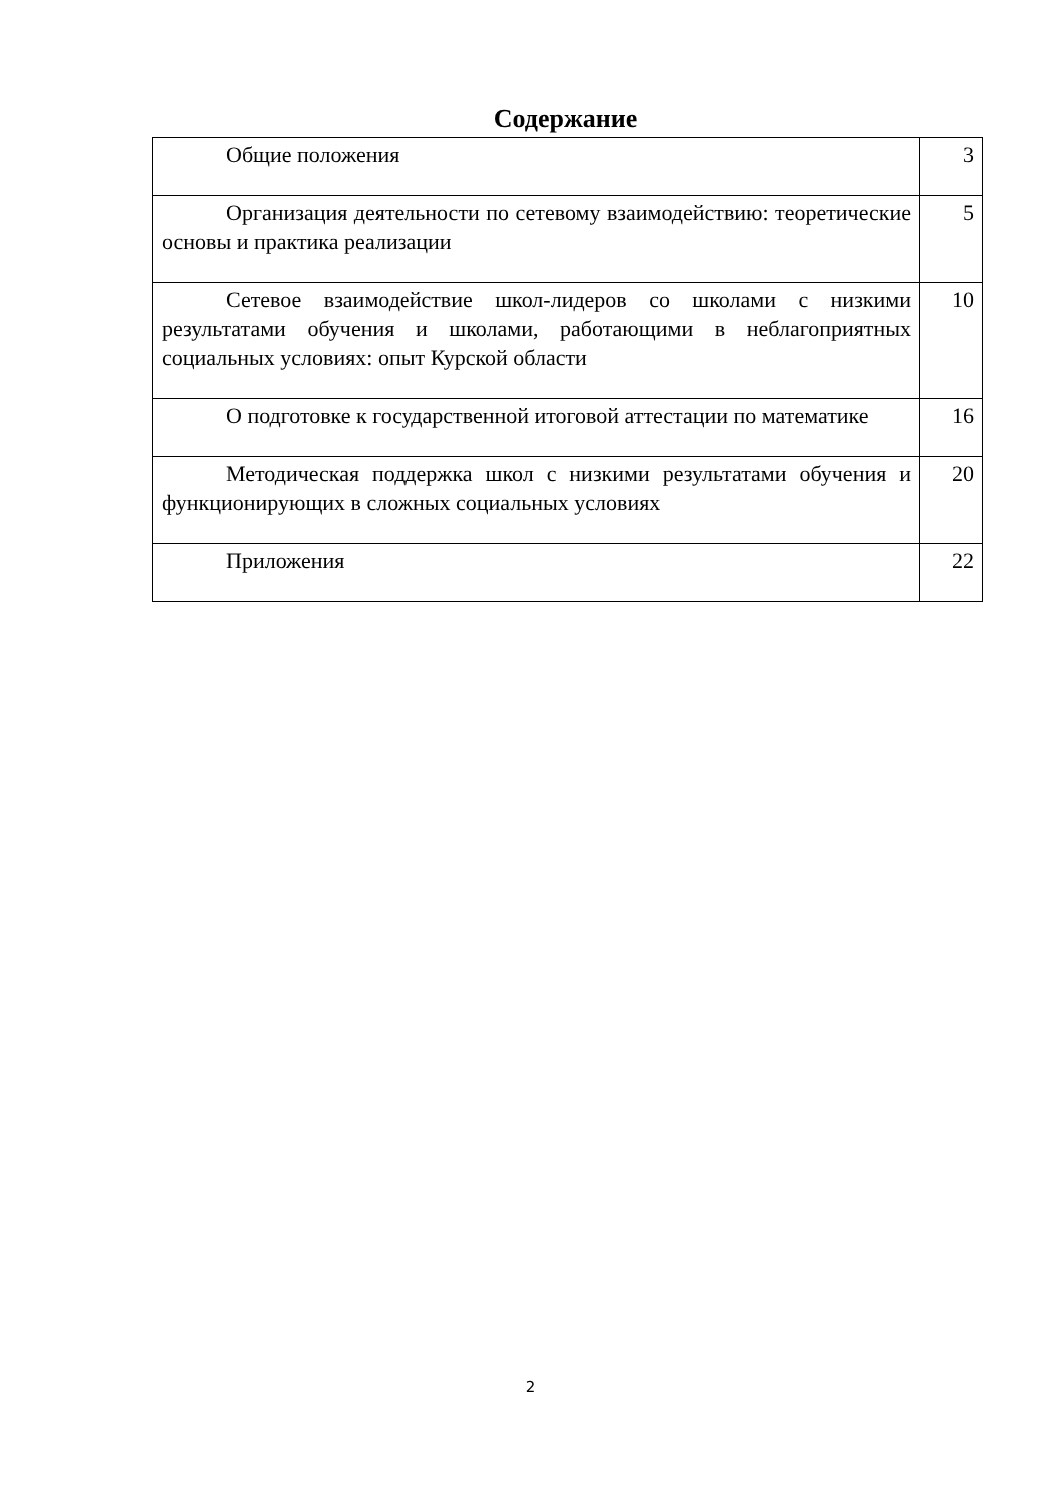Содержание
| Общие положения | 3 |
| Организация деятельности по сетевому взаимодействию: теоретические основы и практика реализации | 5 |
| Сетевое взаимодействие школ-лидеров со школами с низкими результатами обучения и школами, работающими в неблагоприятных социальных условиях: опыт Курской области | 10 |
| О подготовке к государственной итоговой аттестации по математике | 16 |
| Методическая поддержка школ с низкими результатами обучения и функционирующих в сложных социальных условиях | 20 |
| Приложения | 22 |
2